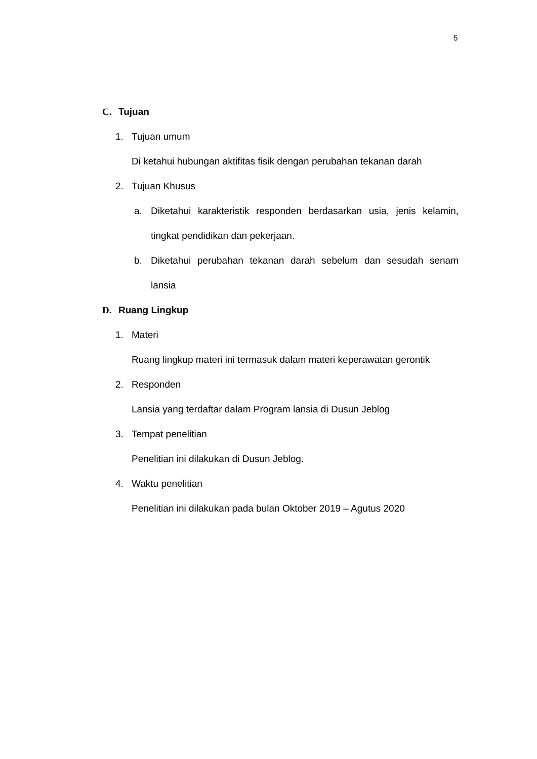5
C. Tujuan
1. Tujuan umum
Di ketahui hubungan aktifitas fisik dengan perubahan tekanan darah
2. Tujuan Khusus
a. Diketahui karakteristik responden berdasarkan usia, jenis kelamin, tingkat pendidikan dan pekerjaan.
b. Diketahui perubahan tekanan darah sebelum dan sesudah senam lansia
D. Ruang Lingkup
1. Materi
Ruang lingkup materi ini termasuk dalam materi keperawatan gerontik
2. Responden
Lansia yang terdaftar dalam Program lansia di Dusun Jeblog
3. Tempat penelitian
Penelitian ini dilakukan di Dusun Jeblog.
4. Waktu penelitian
Penelitian ini dilakukan pada bulan Oktober 2019 – Agutus 2020